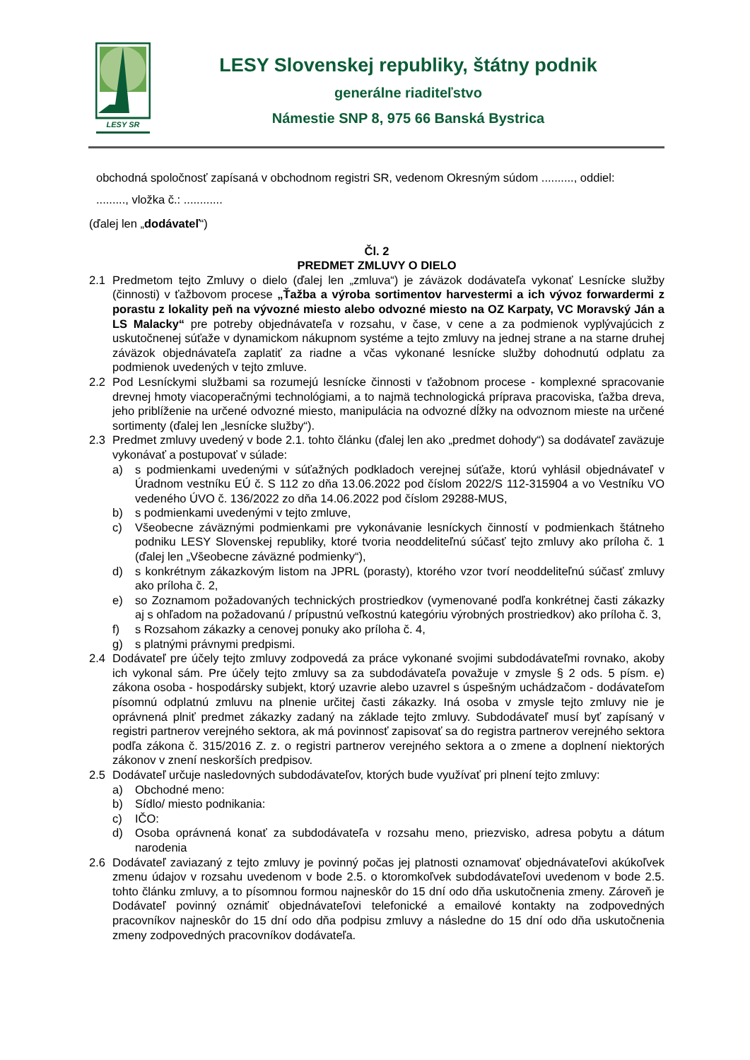LESY SR
LESY Slovenskej republiky, štátny podnik
generálne riaditeľstvo
Námestie SNP 8, 975 66 Banská Bystrica
obchodná spoločnosť zapísaná v obchodnom registri SR, vedenom Okresným súdom .........., oddiel:
........., vložka č.: ............
(ďalej len „dodávateľ“)
Čl. 2
PREDMET ZMLUVY O DIELO
2.1 Predmetom tejto Zmluvy o dielo (ďalej len „zmluva“) je záväzok dodávateľa vykonať Lesnícke služby (činnosti) v ťažbovom procese „Ťažba a výroba sortimentov harvestermi a ich vývoz forwardermi z porastu z lokality peň na vývozné miesto alebo odvozné miesto na OZ Karpaty, VC Moravský Ján a LS Malacky“ pre potreby objednávateľa v rozsahu, v čase, v cene a za podmienok vyplývajúcich z uskutočnenej súťaže v dynamickom nákupnom systéme a tejto zmluvy na jednej strane a na starne druhej záväzok objednávateľa zaplatiť za riadne a včas vykonané lesnícke služby dohodnutú odplatu za podmienok uvedených v tejto zmluve.
2.2 Pod Lesníckymi službami sa rozumejú lesnícke činnosti v ťažobnom procese - komplexné spracovanie drevnej hmoty viacoperačnými technológiami, a to najmä technologická príprava pracoviska, ťažba dreva, jeho priblíženie na určené odvozné miesto, manipulácia na odvozné dĺžky na odvoznom mieste na určené sortimenty (ďalej len „lesnícke služby“).
2.3 Predmet zmluvy uvedený v bode 2.1. tohto článku (ďalej len ako „predmet dohody“) sa dodávateľ zaväzuje vykonávať a postupovať v súlade:
a) s podmienkami uvedenými v súťažných podkladoch verejnej súťaže, ktorú vyhlásil objednávateľ v Úradnom vestníku EÚ č. S 112 zo dňa 13.06.2022 pod číslom 2022/S 112-315904 a vo Vestníku VO vedeného ÚVO č. 136/2022 zo dňa 14.06.2022 pod číslom 29288-MUS,
b) s podmienkami uvedenými v tejto zmluve,
c) Všeobecne záväznými podmienkami pre vykonávanie lesníckych činností v podmienkach štátneho podniku LESY Slovenskej republiky, ktoré tvoria neoddeliteľnú súčasť tejto zmluvy ako príloha č. 1 (ďalej len „Všeobecne záväzné podmienky“),
d) s konkrétnym zákazkovým listom na JPRL (porasty), ktorého vzor tvorí neoddeliteľnú súčasť zmluvy ako príloha č. 2,
e) so Zoznamom požadovaných technických prostriedkov (vymenované podľa konkrétnej časti zákazky aj s ohľadom na požadovanú / prípustnú veľkostnú kategóriu výrobných prostriedkov) ako príloha č. 3,
f) s Rozsahom zákazky a cenovej ponuky ako príloha č. 4,
g) s platnými právnymi predpismi.
2.4 Dodávateľ pre účely tejto zmluvy zodpovedá za práce vykonané svojimi subdodávateľmi rovnako, akoby ich vykonal sám. Pre účely tejto zmluvy sa za subdodávateľa považuje v zmysle § 2 ods. 5 písm. e) zákona osoba - hospodársky subjekt, ktorý uzavrie alebo uzavrel s úspešným uchádzačom - dodávateľom písomnú odplatnú zmluvu na plnenie určitej časti zákazky. Iná osoba v zmysle tejto zmluvy nie je oprávnená plniť predmet zákazky zadaný na základe tejto zmluvy. Subdodávateľ musí byť zapísaný v registri partnerov verejného sektora, ak má povinnosť zapisovať sa do registra partnerov verejného sektora podľa zákona č. 315/2016 Z. z. o registri partnerov verejného sektora a o zmene a doplnení niektorých zákonov v znení neskorších predpisov.
2.5 Dodávateľ určuje nasledovných subdodávateľov, ktorých bude využívať pri plnení tejto zmluvy:
a) Obchodné meno:
b) Sídlo/ miesto podnikania:
c) IČO:
d) Osoba oprávnená konať za subdodávateľa v rozsahu meno, priezvisko, adresa pobytu a dátum narodenia
2.6 Dodávateľ zaviazaný z tejto zmluvy je povinný počas jej platnosti oznamovať objednávateľovi akúkoľvek zmenu údajov v rozsahu uvedenom v bode 2.5. o ktoromkoľvek subdodávateľovi uvedenom v bode 2.5. tohto článku zmluvy, a to písomnou formou najneskôr do 15 dní odo dňa uskutočnenia zmeny. Zároveň je Dodávateľ povinný oznámiť objednávateľovi telefonické a emailové kontakty na zodpovedných pracovníkov najneskôr do 15 dní odo dňa podpisu zmluvy a následne do 15 dní odo dňa uskutočnenia zmeny zodpovedných pracovníkov dodávateľa.